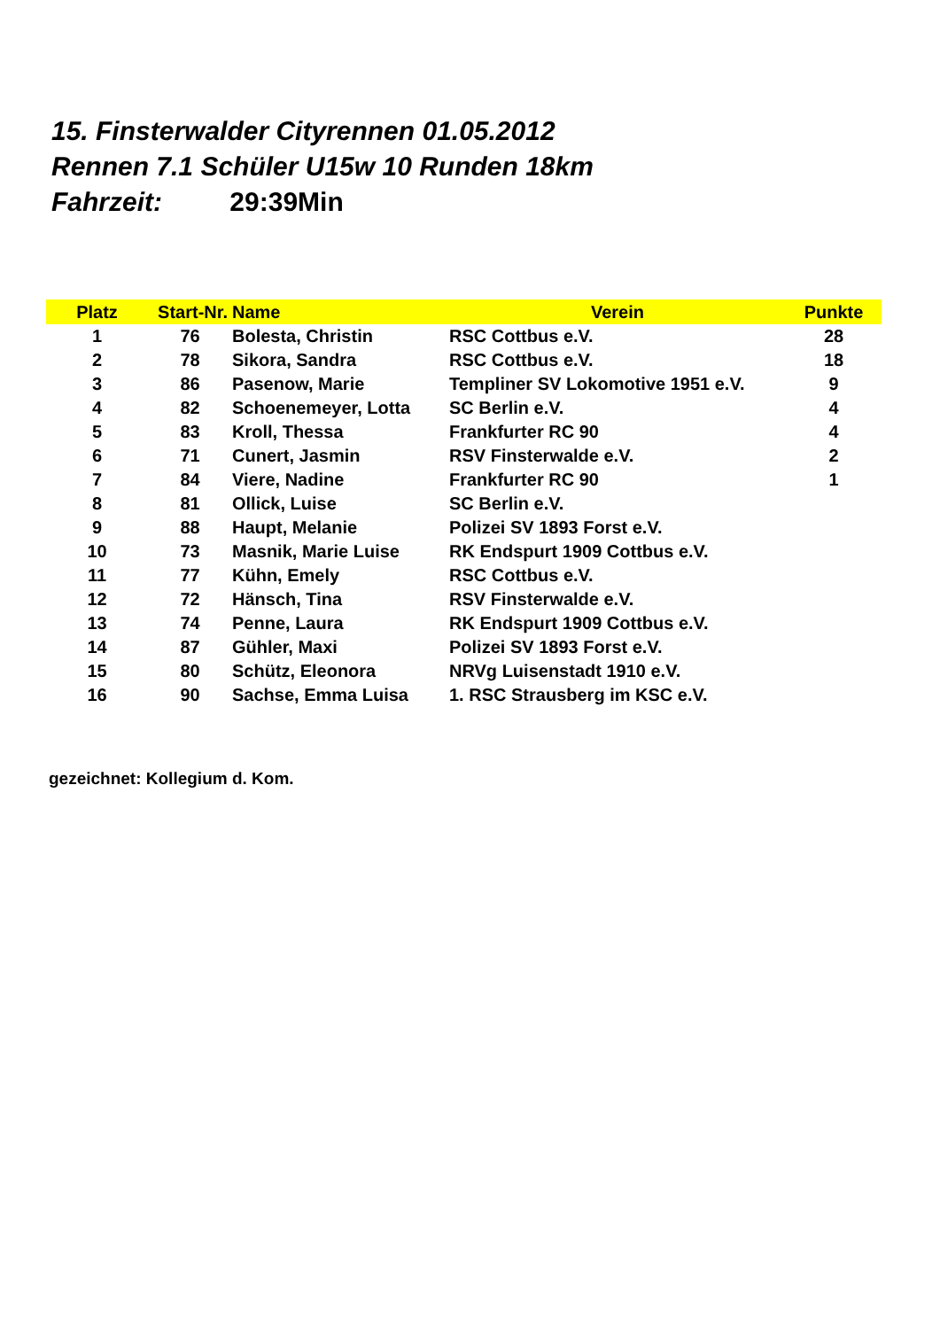15. Finsterwalder Cityrennen 01.05.2012
Rennen 7.1 Schüler U15w 10 Runden 18km
Fahrzeit: 29:39Min
| Platz | Start-Nr. | Name | Verein | Punkte |
| --- | --- | --- | --- | --- |
| 1 | 76 | Bolesta, Christin | RSC Cottbus e.V. | 28 |
| 2 | 78 | Sikora, Sandra | RSC Cottbus e.V. | 18 |
| 3 | 86 | Pasenow, Marie | Templiner SV Lokomotive 1951 e.V. | 9 |
| 4 | 82 | Schoenemeyer, Lotta | SC Berlin e.V. | 4 |
| 5 | 83 | Kroll, Thessa | Frankfurter RC 90 | 4 |
| 6 | 71 | Cunert, Jasmin | RSV Finsterwalde e.V. | 2 |
| 7 | 84 | Viere, Nadine | Frankfurter RC 90 | 1 |
| 8 | 81 | Ollick, Luise | SC Berlin e.V. | |
| 9 | 88 | Haupt, Melanie | Polizei SV 1893 Forst e.V. | |
| 10 | 73 | Masnik, Marie Luise | RK Endspurt 1909 Cottbus e.V. | |
| 11 | 77 | Kühn, Emely | RSC Cottbus e.V. | |
| 12 | 72 | Hänsch, Tina | RSV Finsterwalde e.V. | |
| 13 | 74 | Penne, Laura | RK Endspurt 1909 Cottbus e.V. | |
| 14 | 87 | Gühler, Maxi | Polizei SV 1893 Forst e.V. | |
| 15 | 80 | Schütz, Eleonora | NRVg Luisenstadt 1910 e.V. | |
| 16 | 90 | Sachse, Emma Luisa | 1. RSC Strausberg im KSC e.V. | |
gezeichnet: Kollegium d. Kom.